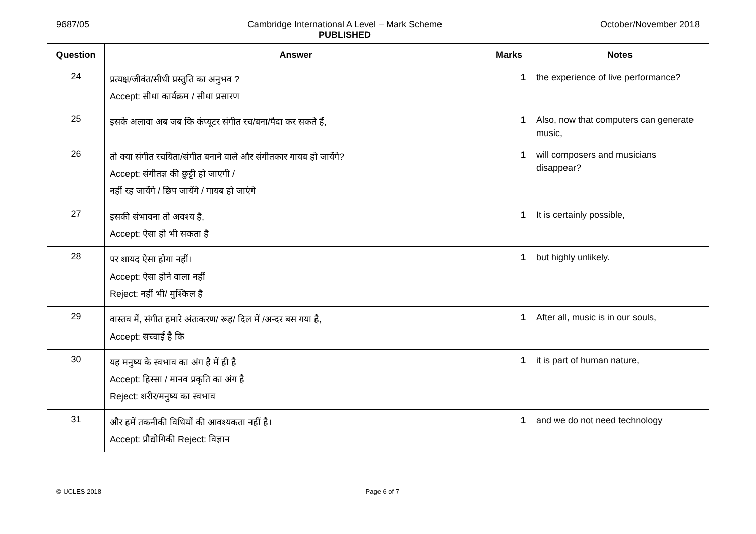9687/05 Cambridge International A Level – Mark Scheme
PUBLISHED
October/November 2018
| Question | Answer | Marks | Notes |
| --- | --- | --- | --- |
| 24 | प्रत्यक्ष/जीवंत/सीधी प्रस्तुति का अनुभव ? Accept: सीधा कार्यक्रम / सीधा प्रसारण | 1 | the experience of live performance? |
| 25 | इसके अलावा अब जब कि कंप्यूटर संगीत रच/बना/पैदा कर सकते हैं, | 1 | Also, now that computers can generate music, |
| 26 | तो क्या संगीत रचयिता/संगीत बनाने वाले और संगीतकार गायब हो जायेंगे? Accept: संगीतज्ञ की छुट्टी हो जाएगी / नहीं रह जायेंगे / छिप जायेंगे / गायब हो जाएंगे | 1 | will composers and musicians disappear? |
| 27 | इसकी संभावना तो अवश्य है, Accept: ऐसा हो भी सकता है | 1 | It is certainly possible, |
| 28 | पर शायद ऐसा होगा नहीं। Accept: ऐसा होने वाला नहीं Reject: नहीं भी/ मुश्किल है | 1 | but highly unlikely. |
| 29 | वास्तव में, संगीत हमारे अंतःकरण/ रूह/ दिल में /अन्दर बस गया है, Accept: सच्चाई है कि | 1 | After all, music is in our souls, |
| 30 | यह मनुष्य के स्वभाव का अंग है में ही है Accept: हिस्सा / मानव प्रकृति का अंग है Reject: शरीर/मनुष्य का स्वभाव | 1 | it is part of human nature, |
| 31 | और हमें तकनीकी विधियों की आवश्यकता नहीं है। Accept: प्रौद्योगिकी Reject: विज्ञान | 1 | and we do not need technology |
© UCLES 2018 Page 6 of 7